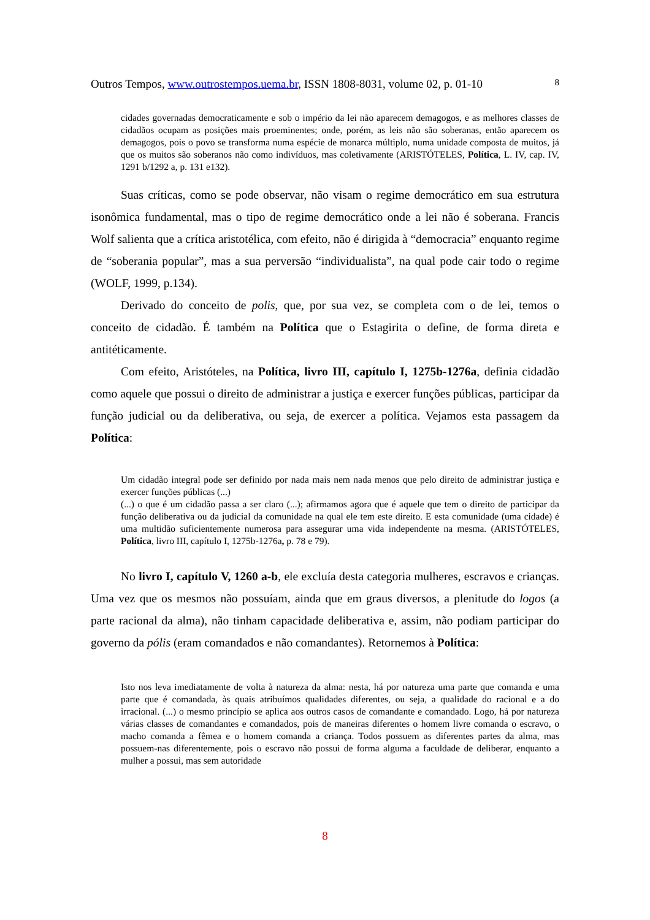Outros Tempos, www.outrostempos.uema.br, ISSN 1808-8031, volume 02, p. 01-10 8
cidades governadas democraticamente e sob o império da lei não aparecem demagogos, e as melhores classes de cidadãos ocupam as posições mais proeminentes; onde, porém, as leis não são soberanas, então aparecem os demagogos, pois o povo se transforma numa espécie de monarca múltiplo, numa unidade composta de muitos, já que os muitos são soberanos não como indivíduos, mas coletivamente (ARISTÓTELES, Política, L. IV, cap. IV, 1291 b/1292 a, p. 131 e132).
Suas críticas, como se pode observar, não visam o regime democrático em sua estrutura isonômica fundamental, mas o tipo de regime democrático onde a lei não é soberana. Francis Wolf salienta que a crítica aristotélica, com efeito, não é dirigida à “democracia” enquanto regime de “soberania popular”, mas a sua perversão “individualista”, na qual pode cair todo o regime (WOLF, 1999, p.134).
Derivado do conceito de polis, que, por sua vez, se completa com o de lei, temos o conceito de cidadão. É também na Política que o Estagirita o define, de forma direta e antitéticamente.
Com efeito, Aristóteles, na Política, livro III, capítulo I, 1275b-1276a, definia cidadão como aquele que possui o direito de administrar a justiça e exercer funções públicas, participar da função judicial ou da deliberativa, ou seja, de exercer a política. Vejamos esta passagem da Política:
Um cidadão integral pode ser definido por nada mais nem nada menos que pelo direito de administrar justiça e exercer funções públicas (...)
(...) o que é um cidadão passa a ser claro (...); afirmamos agora que é aquele que tem o direito de participar da função deliberativa ou da judicial da comunidade na qual ele tem este direito. E esta comunidade (uma cidade) é uma multidão suficientemente numerosa para assegurar uma vida independente na mesma. (ARISTÓTELES, Política, livro III, capítulo I, 1275b-1276a, p. 78 e 79).
No livro I, capítulo V, 1260 a-b, ele excluía desta categoria mulheres, escravos e crianças. Uma vez que os mesmos não possuíam, ainda que em graus diversos, a plenitude do logos (a parte racional da alma), não tinham capacidade deliberativa e, assim, não podiam participar do governo da pólis (eram comandados e não comandantes). Retornemos à Política:
Isto nos leva imediatamente de volta à natureza da alma: nesta, há por natureza uma parte que comanda e uma parte que é comandada, às quais atribuímos qualidades diferentes, ou seja, a qualidade do racional e a do irracional. (...) o mesmo princípio se aplica aos outros casos de comandante e comandado. Logo, há por natureza várias classes de comandantes e comandados, pois de maneiras diferentes o homem livre comanda o escravo, o macho comanda a fêmea e o homem comanda a criança. Todos possuem as diferentes partes da alma, mas possuem-nas diferentemente, pois o escravo não possui de forma alguma a faculdade de deliberar, enquanto a mulher a possui, mas sem autoridade
8